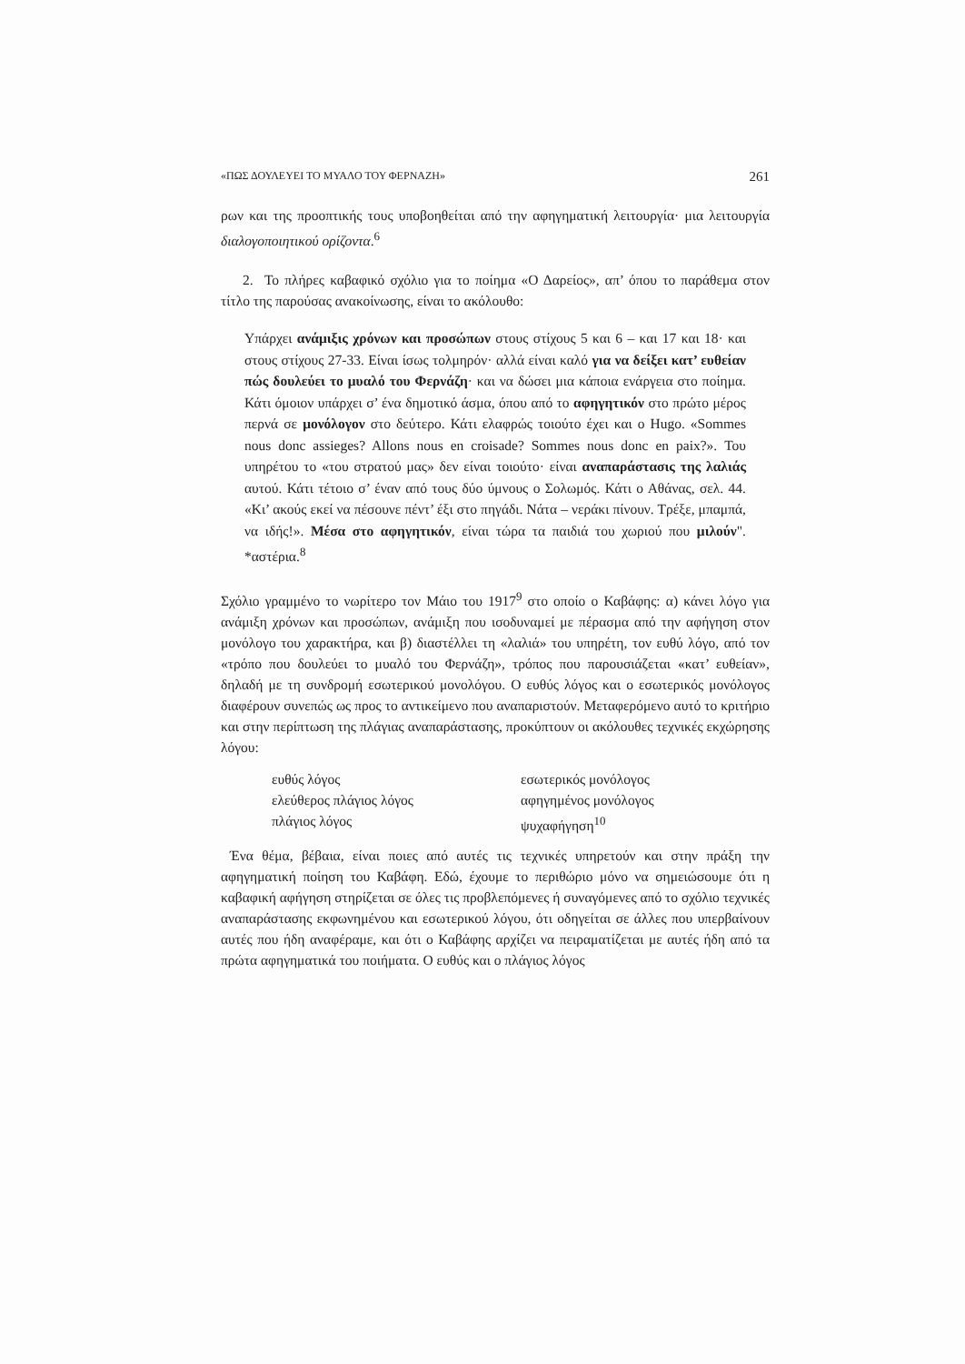«ΠΩΣ ΔΟΥΛΕΥΕΙ ΤΟ ΜΥΑΛΟ ΤΟΥ ΦΕΡΝΑΖΗ» 261
ρων και της προοπτικής τους υποβοηθείται από την αφηγηματική λειτουργία· μια λειτουργία διαλογοποιητικού ορίζοντα.<sup>6</sup>
2. Το πλήρες καβαφικό σχόλιο για το ποίημα «Ο Δαρείος», απ’ όπου το παράθεμα στον τίτλο της παρούσας ανακοίνωσης, είναι το ακόλουθο:
Υπάρχει ανάμιξις χρόνων και προσώπων στους στίχους 5 και 6 – και 17 και 18· και στους στίχους 27-33. Είναι ίσως τολμηρόν· αλλά είναι καλό για να δείξει κατ’ ευθείαν πώς δουλεύει το μυαλό του Φερνάζη· και να δώσει μια κάποια ενάργεια στο ποίημα. Κάτι όμοιον υπάρχει σ’ ένα δημοτικό άσμα, όπου από το αφηγητικόν στο πρώτο μέρος περνά σε μονόλογον στο δεύτερο. Κάτι ελαφρώς τοιούτο έχει και ο Hugo. «Sommes nous donc assieges? Allons nous en croisade? Sommes nous donc en paix?». Του υπηρέτου το «του στρατού μας» δεν είναι τοιούτο· είναι αναπαράστασις της λαλιάς αυτού. Κάτι τέτοιο σ’ έναν από τους δύο ύμνους ο Σολωμός. Κάτι ο Αθάνας, σελ. 44. «Κι’ ακούς εκεί να πέσουνε πέντ’ έξι στο πηγάδι. Νάτα – νεράκι πίνουν. Τρέξε, μπαμπά, να ιδής!». Μέσα στο αφηγητικόν, είναι τώρα τα παιδιά του χωριού που μιλούν". *αστέρια.<sup>8</sup>
Σχόλιο γραμμένο το νωρίτερο τον Μάιο του 1917<sup>9</sup> στο οποίο ο Καβάφης: α) κάνει λόγο για ανάμιξη χρόνων και προσώπων, ανάμιξη που ισοδυναμεί με πέρασμα από την αφήγηση στον μονόλογο του χαρακτήρα, και β) διαστέλλει τη «λαλιά» του υπηρέτη, τον ευθύ λόγο, από τον «τρόπο που δουλεύει το μυαλό του Φερνάζη», τρόπος που παρουσιάζεται «κατ’ ευθείαν», δηλαδή με τη συνδρομή εσωτερικού μονολόγου. Ο ευθύς λόγος και ο εσωτερικός μονόλογος διαφέρουν συνεπώς ως προς το αντικείμενο που αναπαριστούν. Μεταφερόμενο αυτό το κριτήριο και στην περίπτωση της πλάγιας αναπαράστασης, προκύπτουν οι ακόλουθες τεχνικές εκχώρησης λόγου:
ευθύς λόγος εσωτερικός μονόλογος ελεύθερος πλάγιος λόγος αφηγημένος μονόλογος πλάγιος λόγος ψυχαφήγηση<sup>10</sup>
Ένα θέμα, βέβαια, είναι ποιες από αυτές τις τεχνικές υπηρετούν και στην πράξη την αφηγηματική ποίηση του Καβάφη. Εδώ, έχουμε το περιθώριο μόνο να σημειώσουμε ότι η καβαφική αφήγηση στηρίζεται σε όλες τις προβλεπόμενες ή συναγόμενες από το σχόλιο τεχνικές αναπαράστασης εκφωνημένου και εσωτερικού λόγου, ότι οδηγείται σε άλλες που υπερβαίνουν αυτές που ήδη αναφέραμε, και ότι ο Καβάφης αρχίζει να πειραματίζεται με αυτές ήδη από τα πρώτα αφηγηματικά του ποιήματα. Ο ευθύς και ο πλάγιος λόγος